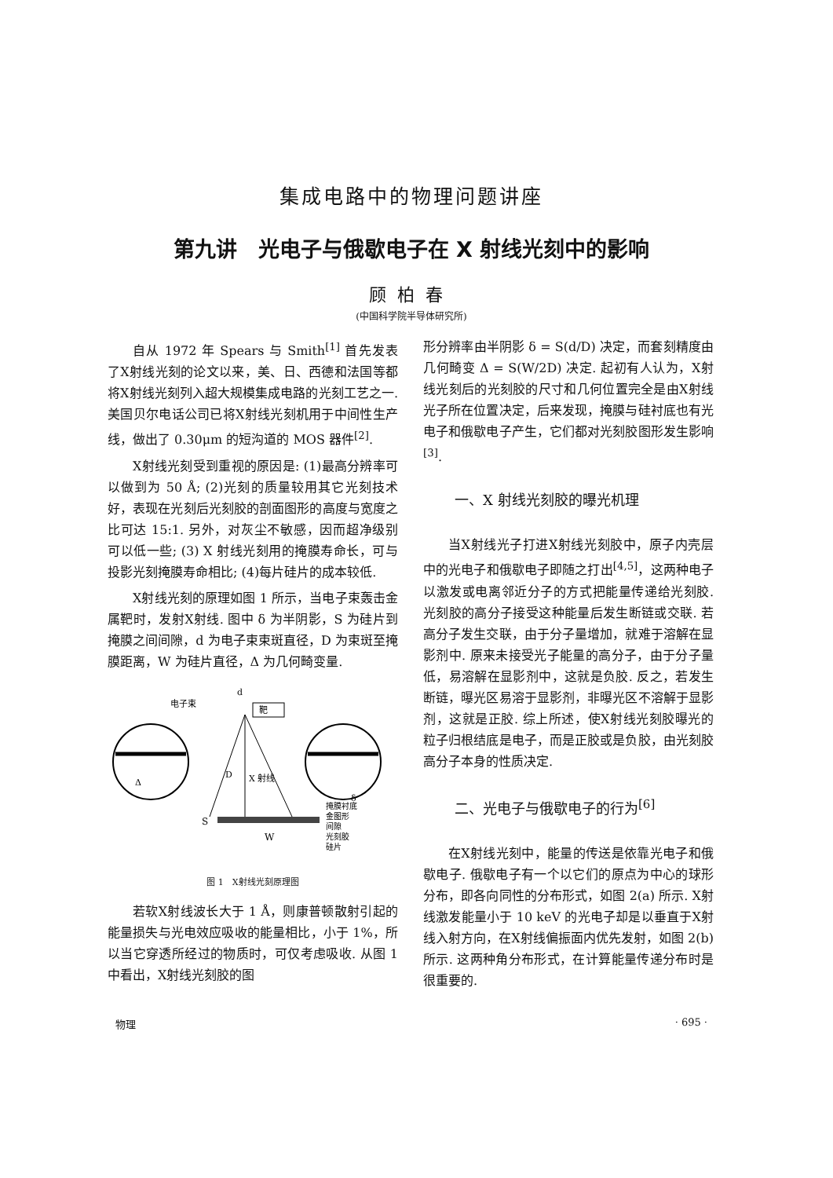集成电路中的物理问题讲座
第九讲　光电子与俄歇电子在 X 射线光刻中的影响
顾柏春
(中国科学院半导体研究所)
自从 1972 年 Spears 与 Smith<sup>[1]</sup> 首先发表了X射线光刻的论文以来，美、日、西德和法国等都将X射线光刻列入超大规模集成电路的光刻工艺之一. 美国贝尔电话公司已将X射线光刻机用于中间性生产线，做出了 0.30μm 的短沟道的 MOS 器件<sup>[2]</sup>.
X射线光刻受到重视的原因是: (1)最高分辨率可以做到为 50 Å; (2)光刻的质量较用其它光刻技术好，表现在光刻后光刻胶的剖面图形的高度与宽度之比可达 15:1. 另外，对灰尘不敏感，因而超净级别可以低一些; (3) X 射线光刻用的掩膜寿命长，可与投影光刻掩膜寿命相比; (4)每片硅片的成本较低.
X射线光刻的原理如图 1 所示，当电子束轰击金属靶时，发射X射线. 图中 δ 为半阴影，S 为硅片到掩膜之间间隙，d 为电子束束斑直径，D 为束斑至掩膜距离，W 为硅片直径，Δ 为几何畸变量.
电子束
d
靶
D
X 射线
Δ
δ
S
W
掩膜衬底
金图形
间隙
光刻胶
硅片
图 1　X射线光刻原理图
若软X射线波长大于 1 Å，则康普顿散射引起的能量损失与光电效应吸收的能量相比，小于 1%，所以当它穿透所经过的物质时，可仅考虑吸收. 从图 1 中看出，X射线光刻胶的图
形分辨率由半阴影 δ = S(d/D) 决定，而套刻精度由几何畸变 Δ = S(W/2D) 决定. 起初有人认为，X射线光刻后的光刻胶的尺寸和几何位置完全是由X射线光子所在位置决定，后来发现，掩膜与硅衬底也有光电子和俄歇电子产生，它们都对光刻胶图形发生影响<sup>[3]</sup>.
一、X 射线光刻胶的曝光机理
当X射线光子打进X射线光刻胶中，原子内壳层中的光电子和俄歇电子即随之打出<sup>[4,5]</sup>，这两种电子以激发或电离邻近分子的方式把能量传递给光刻胶. 光刻胶的高分子接受这种能量后发生断链或交联. 若高分子发生交联，由于分子量增加，就难于溶解在显影剂中. 原来未接受光子能量的高分子，由于分子量低，易溶解在显影剂中，这就是负胶. 反之，若发生断链，曝光区易溶于显影剂，非曝光区不溶解于显影剂，这就是正胶. 综上所述，使X射线光刻胶曝光的粒子归根结底是电子，而是正胶或是负胶，由光刻胶高分子本身的性质决定.
二、光电子与俄歇电子的行为<sup>[6]</sup>
在X射线光刻中，能量的传送是依靠光电子和俄歇电子. 俄歇电子有一个以它们的原点为中心的球形分布，即各向同性的分布形式，如图 2(a) 所示. X射线激发能量小于 10 keV 的光电子却是以垂直于X射线入射方向，在X射线偏振面内优先发射，如图 2(b) 所示. 这两种角分布形式，在计算能量传递分布时是很重要的.
物理 · 695 ·